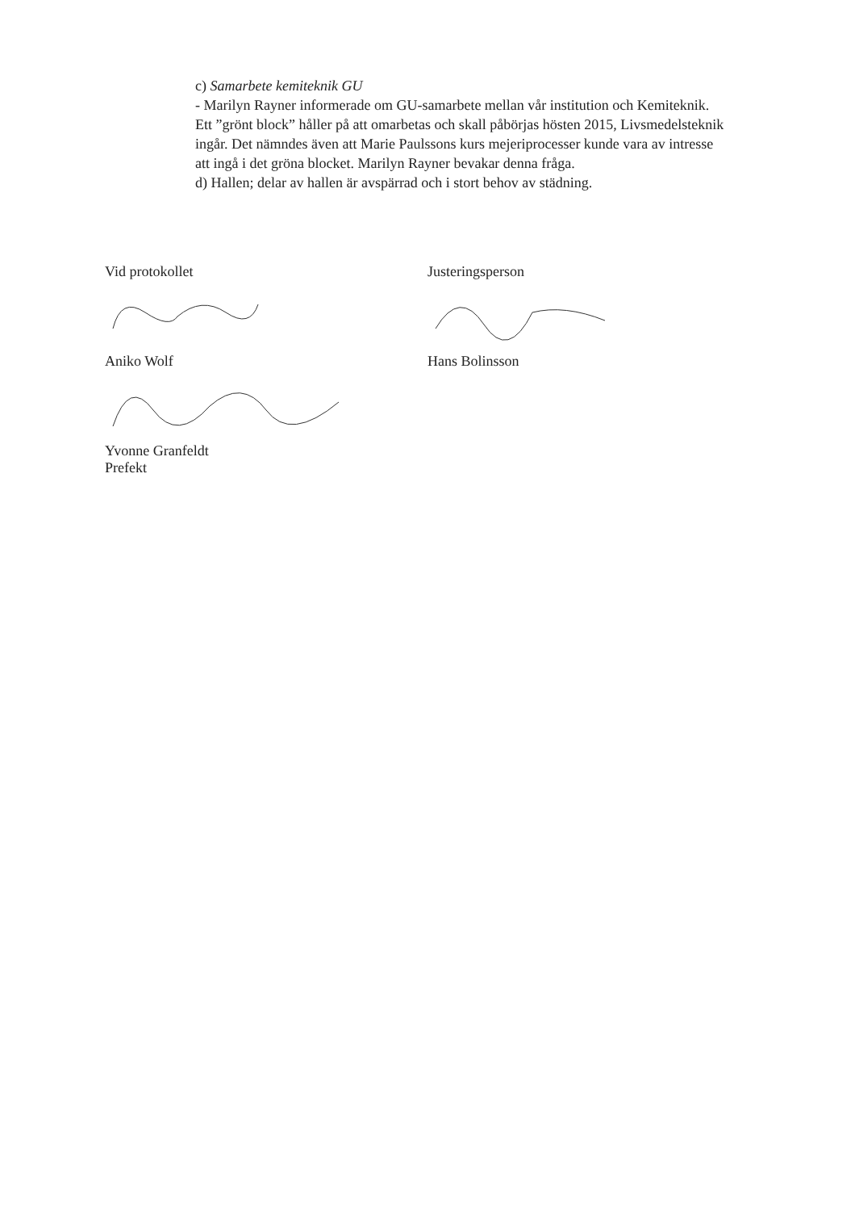c) Samarbete kemiteknik GU
- Marilyn Rayner informerade om GU-samarbete mellan vår institution och Kemiteknik. Ett ”grönt block” håller på att omarbetas och skall påbörjas hösten 2015, Livsmedelsteknik ingår. Det nämndes även att Marie Paulssons kurs mejeriprocesser kunde vara av intresse att ingå i det gröna blocket. Marilyn Rayner bevakar denna fråga.
d) Hallen; delar av hallen är avspärrad och i stort behov av städning.
Vid protokollet
Aniko Wolf
Yvonne Granfeldt
Prefekt
Justeringsperson
Hans Bolinsson